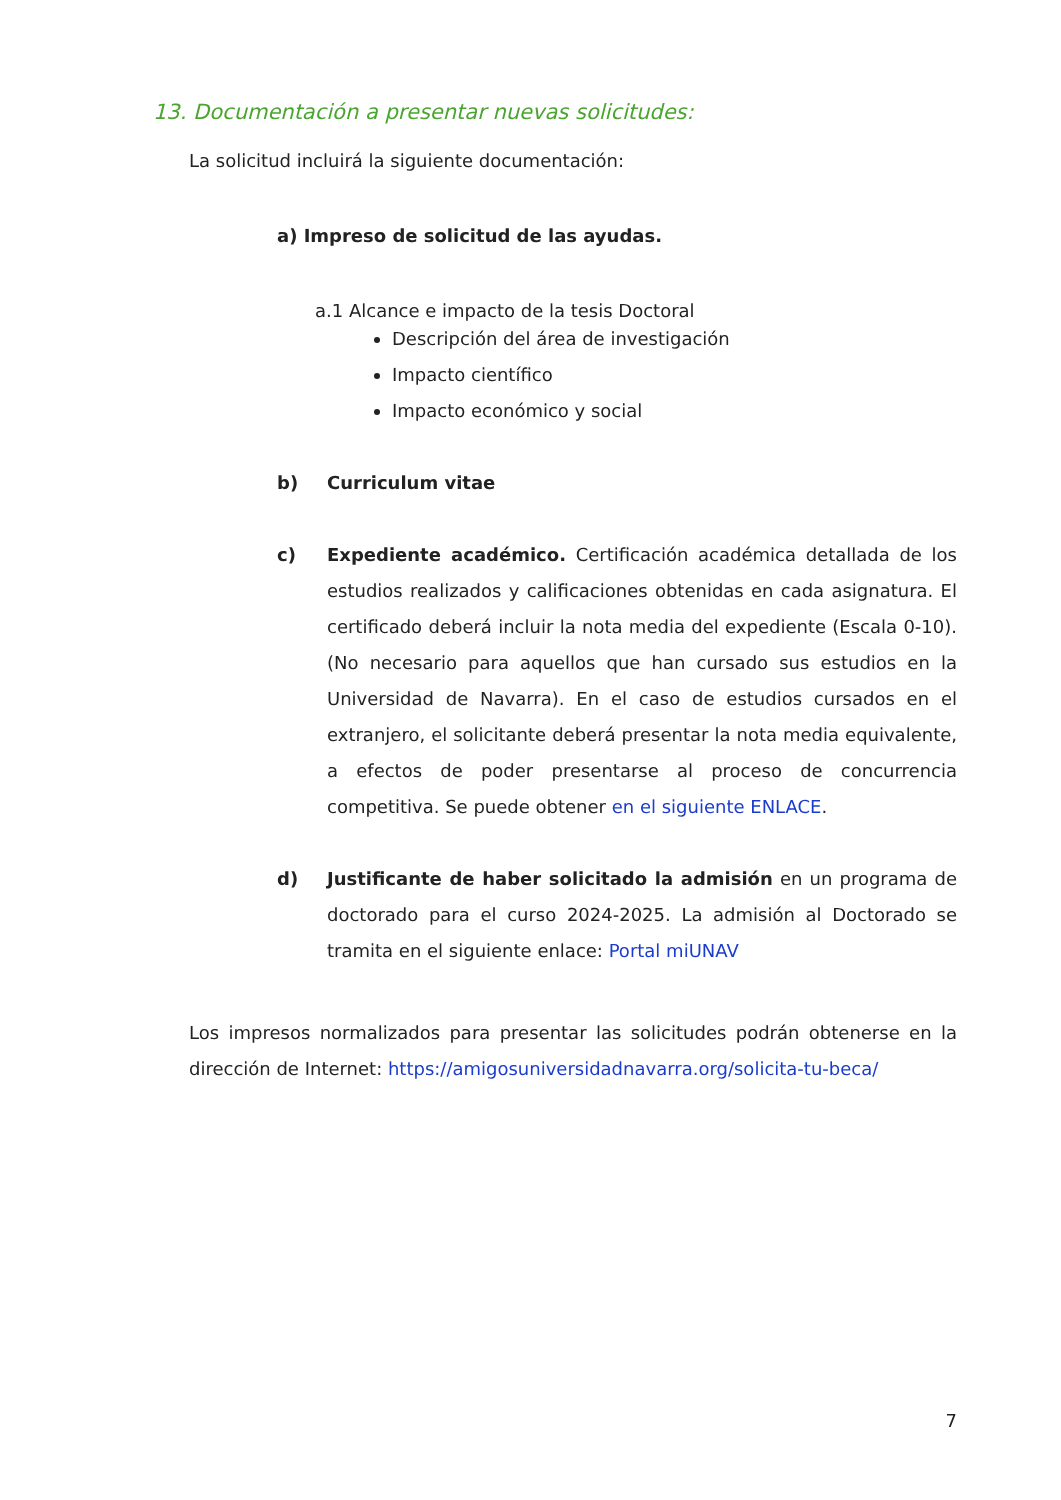13. Documentación a presentar nuevas solicitudes:
La solicitud incluirá la siguiente documentación:
a) Impreso de solicitud de las ayudas.
a.1 Alcance e impacto de la tesis Doctoral
Descripción del área de investigación
Impacto científico
Impacto económico y social
b) Curriculum vitae
c) Expediente académico. Certificación académica detallada de los estudios realizados y calificaciones obtenidas en cada asignatura. El certificado deberá incluir la nota media del expediente (Escala 0-10). (No necesario para aquellos que han cursado sus estudios en la Universidad de Navarra). En el caso de estudios cursados en el extranjero, el solicitante deberá presentar la nota media equivalente, a efectos de poder presentarse al proceso de concurrencia competitiva. Se puede obtener en el siguiente ENLACE.
d) Justificante de haber solicitado la admisión en un programa de doctorado para el curso 2024-2025. La admisión al Doctorado se tramita en el siguiente enlace: Portal miUNAV
Los impresos normalizados para presentar las solicitudes podrán obtenerse en la dirección de Internet: https://amigosuniversidadnavarra.org/solicita-tu-beca/
7